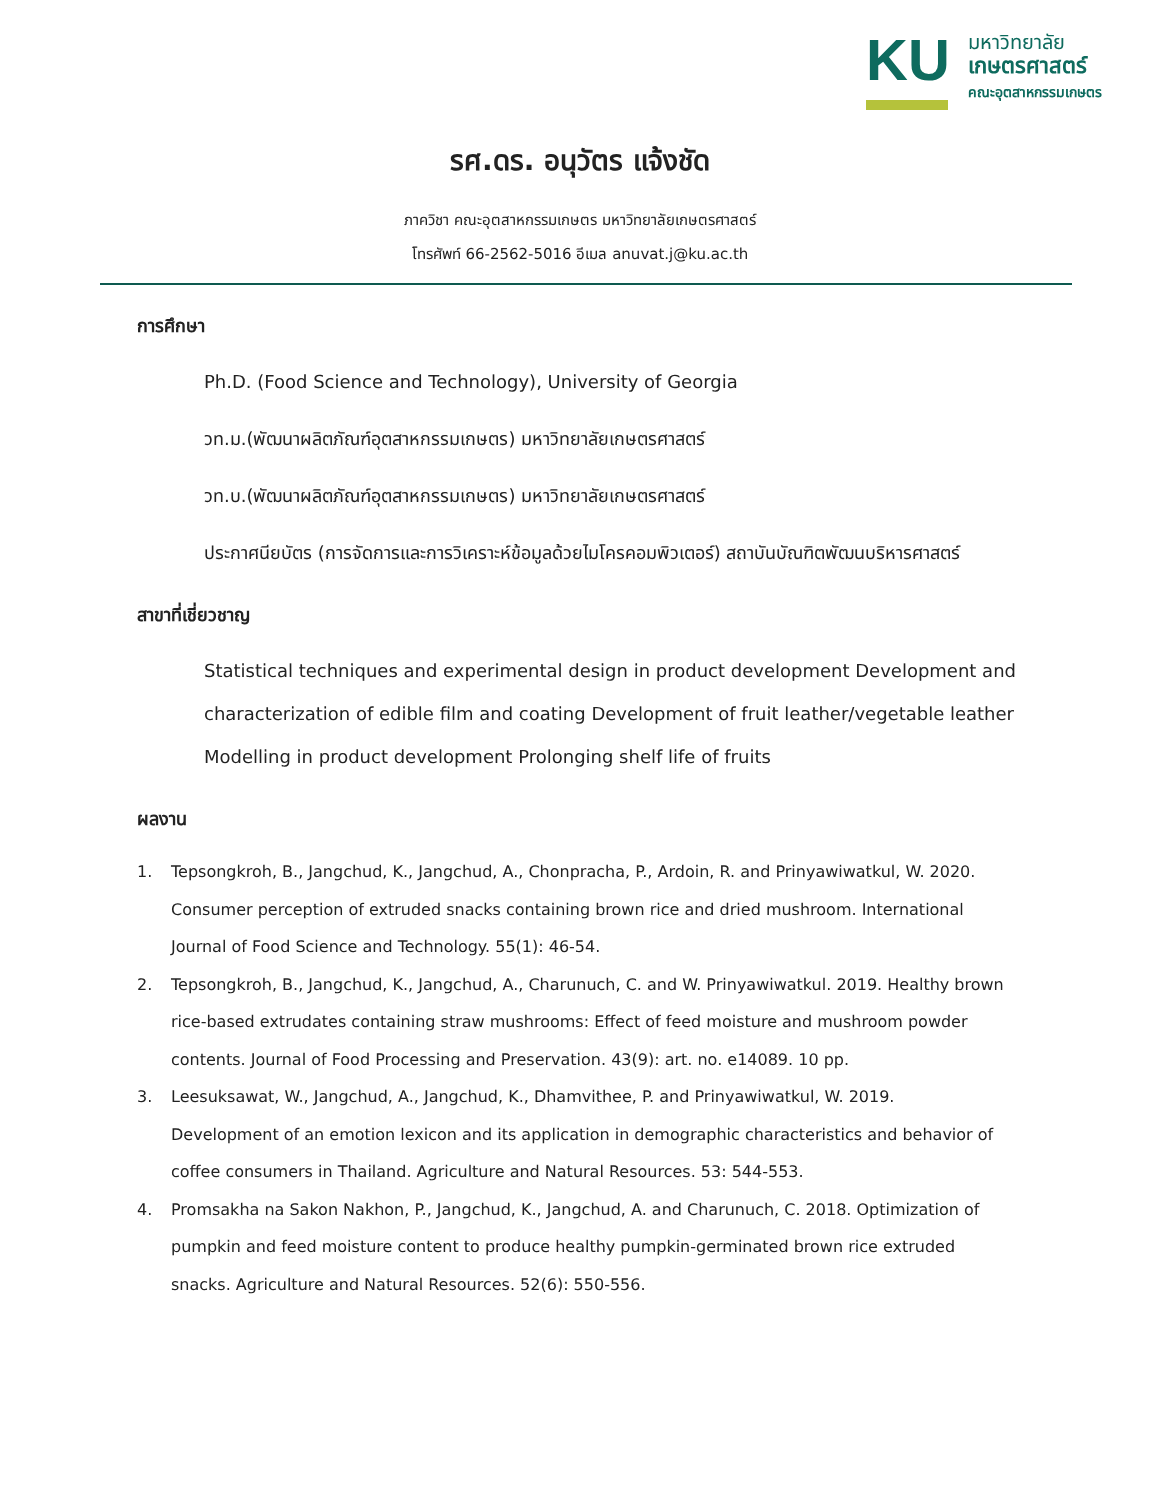KU
มหาวิทยาลัย
เกษตรศาสตร์
คณะอุตสาหกรรมเกษตร
รศ.ดร. อนุวัตร แจ้งชัด
ภาควิชา คณะอุตสาหกรรมเกษตร มหาวิทยาลัยเกษตรศาสตร์
โทรศัพท์ 66-2562-5016 อีเมล anuvat.j@ku.ac.th
การศึกษา
Ph.D. (Food Science and Technology), University of Georgia
วท.ม.(พัฒนาผลิตภัณฑ์อุตสาหกรรมเกษตร) มหาวิทยาลัยเกษตรศาสตร์
วท.บ.(พัฒนาผลิตภัณฑ์อุตสาหกรรมเกษตร) มหาวิทยาลัยเกษตรศาสตร์
ประกาศนียบัตร (การจัดการและการวิเคราะห์ข้อมูลด้วยไมโครคอมพิวเตอร์) สถาบันบัณฑิตพัฒนบริหารศาสตร์
สาขาที่เชี่ยวชาญ
Statistical techniques and experimental design in product development Development and characterization of edible film and coating Development of fruit leather/vegetable leather Modelling in product development Prolonging shelf life of fruits
ผลงาน
1. Tepsongkroh, B., Jangchud, K., Jangchud, A., Chonpracha, P., Ardoin, R. and Prinyawiwatkul, W. 2020. Consumer perception of extruded snacks containing brown rice and dried mushroom. International Journal of Food Science and Technology. 55(1): 46-54.
2. Tepsongkroh, B., Jangchud, K., Jangchud, A., Charunuch, C. and W. Prinyawiwatkul. 2019. Healthy brown rice-based extrudates containing straw mushrooms: Effect of feed moisture and mushroom powder contents. Journal of Food Processing and Preservation. 43(9): art. no. e14089. 10 pp.
3. Leesuksawat, W., Jangchud, A., Jangchud, K., Dhamvithee, P. and Prinyawiwatkul, W. 2019. Development of an emotion lexicon and its application in demographic characteristics and behavior of coffee consumers in Thailand. Agriculture and Natural Resources. 53: 544-553.
4. Promsakha na Sakon Nakhon, P., Jangchud, K., Jangchud, A. and Charunuch, C. 2018. Optimization of pumpkin and feed moisture content to produce healthy pumpkin-germinated brown rice extruded snacks. Agriculture and Natural Resources. 52(6): 550-556.